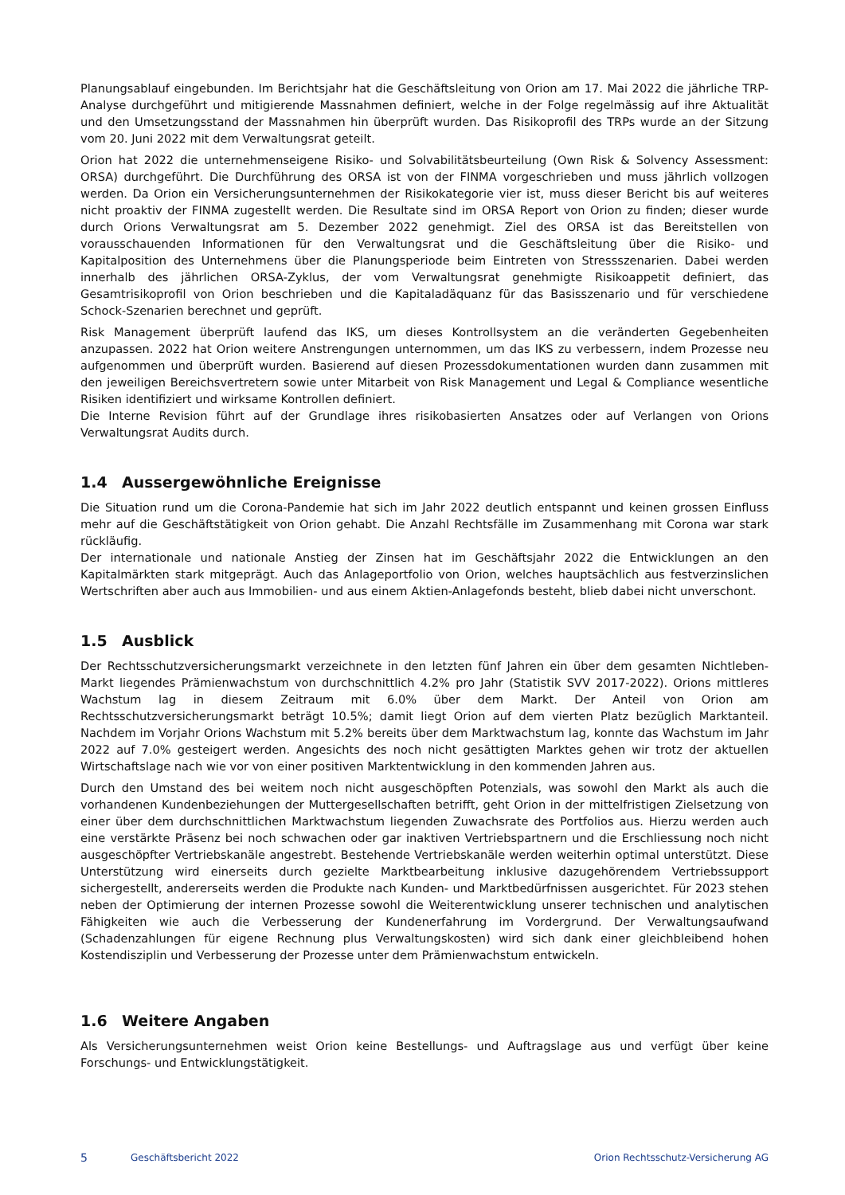Planungsablauf eingebunden. Im Berichtsjahr hat die Geschäftsleitung von Orion am 17. Mai 2022 die jährliche TRP-Analyse durchgeführt und mitigierende Massnahmen definiert, welche in der Folge regelmässig auf ihre Aktualität und den Umsetzungsstand der Massnahmen hin überprüft wurden. Das Risikoprofil des TRPs wurde an der Sitzung vom 20. Juni 2022 mit dem Verwaltungsrat geteilt.
Orion hat 2022 die unternehmenseigene Risiko- und Solvabilitätsbeurteilung (Own Risk & Solvency Assessment: ORSA) durchgeführt. Die Durchführung des ORSA ist von der FINMA vorgeschrieben und muss jährlich vollzogen werden. Da Orion ein Versicherungsunternehmen der Risikokategorie vier ist, muss dieser Bericht bis auf weiteres nicht proaktiv der FINMA zugestellt werden. Die Resultate sind im ORSA Report von Orion zu finden; dieser wurde durch Orions Verwaltungsrat am 5. Dezember 2022 genehmigt. Ziel des ORSA ist das Bereitstellen von vorausschauenden Informationen für den Verwaltungsrat und die Geschäftsleitung über die Risiko- und Kapitalposition des Unternehmens über die Planungsperiode beim Eintreten von Stressszenarien. Dabei werden innerhalb des jährlichen ORSA-Zyklus, der vom Verwaltungsrat genehmigte Risikoappetit definiert, das Gesamtrisikoprofil von Orion beschrieben und die Kapitaladäquanz für das Basisszenario und für verschiedene Schock-Szenarien berechnet und geprüft.
Risk Management überprüft laufend das IKS, um dieses Kontrollsystem an die veränderten Gegebenheiten anzupassen. 2022 hat Orion weitere Anstrengungen unternommen, um das IKS zu verbessern, indem Prozesse neu aufgenommen und überprüft wurden. Basierend auf diesen Prozessdokumentationen wurden dann zusammen mit den jeweiligen Bereichsvertretern sowie unter Mitarbeit von Risk Management und Legal & Compliance wesentliche Risiken identifiziert und wirksame Kontrollen definiert.
Die Interne Revision führt auf der Grundlage ihres risikobasierten Ansatzes oder auf Verlangen von Orions Verwaltungsrat Audits durch.
1.4 Aussergewöhnliche Ereignisse
Die Situation rund um die Corona-Pandemie hat sich im Jahr 2022 deutlich entspannt und keinen grossen Einfluss mehr auf die Geschäftstätigkeit von Orion gehabt. Die Anzahl Rechtsfälle im Zusammenhang mit Corona war stark rückläufig.
Der internationale und nationale Anstieg der Zinsen hat im Geschäftsjahr 2022 die Entwicklungen an den Kapitalmärkten stark mitgeprägt. Auch das Anlageportfolio von Orion, welches hauptsächlich aus festverzinslichen Wertschriften aber auch aus Immobilien- und aus einem Aktien-Anlagefonds besteht, blieb dabei nicht unverschont.
1.5 Ausblick
Der Rechtsschutzversicherungsmarkt verzeichnete in den letzten fünf Jahren ein über dem gesamten Nichtleben-Markt liegendes Prämienwachstum von durchschnittlich 4.2% pro Jahr (Statistik SVV 2017-2022). Orions mittleres Wachstum lag in diesem Zeitraum mit 6.0% über dem Markt. Der Anteil von Orion am Rechtsschutzversicherungsmarkt beträgt 10.5%; damit liegt Orion auf dem vierten Platz bezüglich Marktanteil. Nachdem im Vorjahr Orions Wachstum mit 5.2% bereits über dem Marktwachstum lag, konnte das Wachstum im Jahr 2022 auf 7.0% gesteigert werden. Angesichts des noch nicht gesättigten Marktes gehen wir trotz der aktuellen Wirtschaftslage nach wie vor von einer positiven Marktentwicklung in den kommenden Jahren aus.
Durch den Umstand des bei weitem noch nicht ausgeschöpften Potenzials, was sowohl den Markt als auch die vorhandenen Kundenbeziehungen der Muttergesellschaften betrifft, geht Orion in der mittelfristigen Zielsetzung von einer über dem durchschnittlichen Marktwachstum liegenden Zuwachsrate des Portfolios aus. Hierzu werden auch eine verstärkte Präsenz bei noch schwachen oder gar inaktiven Vertriebspartnern und die Erschliessung noch nicht ausgeschöpfter Vertriebskanäle angestrebt. Bestehende Vertriebskanäle werden weiterhin optimal unterstützt. Diese Unterstützung wird einerseits durch gezielte Marktbearbeitung inklusive dazugehörendem Vertriebssupport sichergestellt, andererseits werden die Produkte nach Kunden- und Marktbedürfnissen ausgerichtet. Für 2023 stehen neben der Optimierung der internen Prozesse sowohl die Weiterentwicklung unserer technischen und analytischen Fähigkeiten wie auch die Verbesserung der Kundenerfahrung im Vordergrund. Der Verwaltungsaufwand (Schadenzahlungen für eigene Rechnung plus Verwaltungskosten) wird sich dank einer gleichbleibend hohen Kostendisziplin und Verbesserung der Prozesse unter dem Prämienwachstum entwickeln.
1.6 Weitere Angaben
Als Versicherungsunternehmen weist Orion keine Bestellungs- und Auftragslage aus und verfügt über keine Forschungs- und Entwicklungstätigkeit.
5 Geschäftsbericht 2022 Orion Rechtsschutz-Versicherung AG